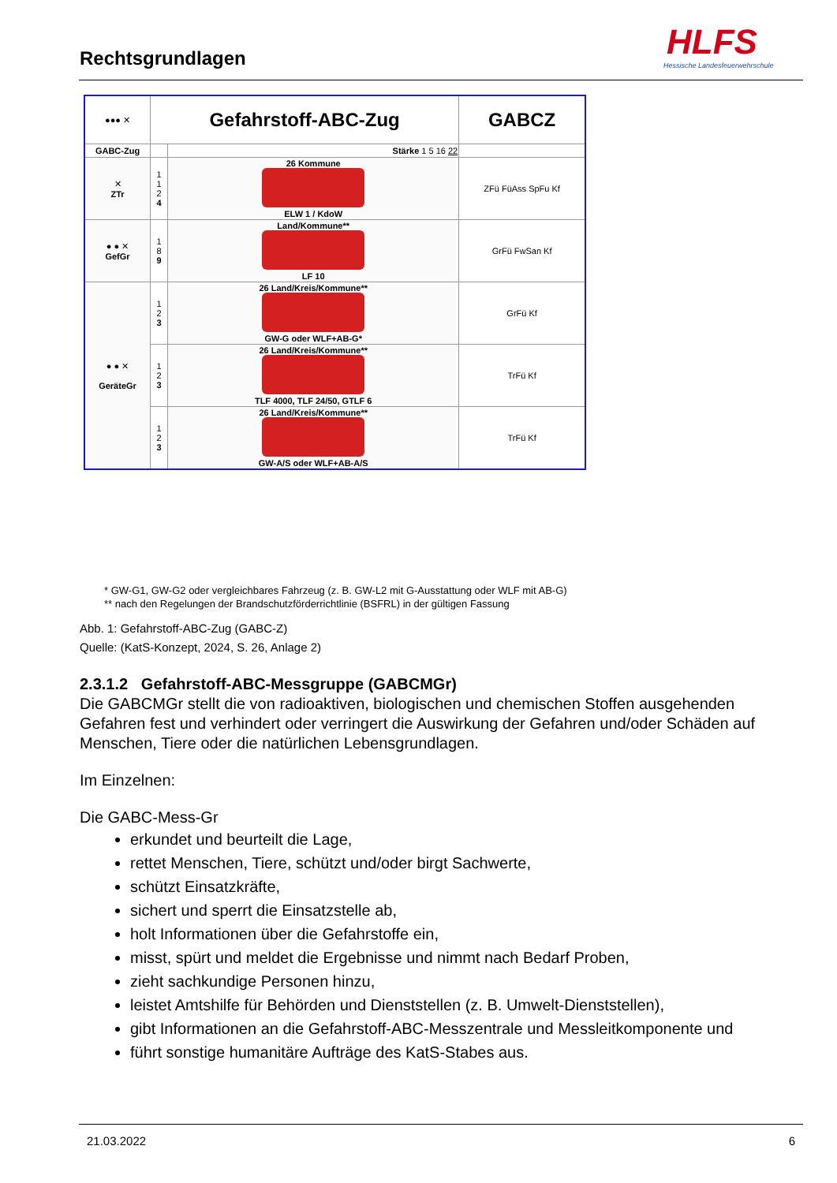Rechtsgrundlagen
HLFS
Hessische Landesfeuerwehrschule
| ●●● ✕ | Gefahrstoff-ABC-Zug | | GABCZ |
| GABC-Zug | | Stärke 1 5 16 22 | |
| ✕ ZTr | 1 1 2 4 | 26 Kommune ELW 1 / KdoW | ZFü FüAss SpFu Kf |
| ● ● ✕ GefGr | 1 8 9 | Land/Kommune** LF 10 | GrFü FwSan Kf |
| ● ● ✕ GeräteGr | 1 2 3 | 26 Land/Kreis/Kommune** GW-G oder WLF+AB-G* | GrFü Kf |
| | 1 2 3 | 26 Land/Kreis/Kommune** TLF 4000, TLF 24/50, GTLF 6 | TrFü Kf |
| | 1 2 3 | 26 Land/Kreis/Kommune** GW-A/S oder WLF+AB-A/S | TrFü Kf |
* GW-G1, GW-G2 oder vergleichbares Fahrzeug (z. B. GW-L2 mit G-Ausstattung oder WLF mit AB-G)
** nach den Regelungen der Brandschutzförderrichtlinie (BSFRL) in der gültigen Fassung
Abb. 1: Gefahrstoff-ABC-Zug (GABC-Z)
Quelle: (KatS-Konzept, 2024, S. 26, Anlage 2)
2.3.1.2 Gefahrstoff-ABC-Messgruppe (GABCMGr)
Die GABCMGr stellt die von radioaktiven, biologischen und chemischen Stoffen ausgehenden Gefahren fest und verhindert oder verringert die Auswirkung der Gefahren und/oder Schäden auf Menschen, Tiere oder die natürlichen Lebensgrundlagen.
Im Einzelnen:
Die GABC-Mess-Gr
erkundet und beurteilt die Lage,
rettet Menschen, Tiere, schützt und/oder birgt Sachwerte,
schützt Einsatzkräfte,
sichert und sperrt die Einsatzstelle ab,
holt Informationen über die Gefahrstoffe ein,
misst, spürt und meldet die Ergebnisse und nimmt nach Bedarf Proben,
zieht sachkundige Personen hinzu,
leistet Amtshilfe für Behörden und Dienststellen (z. B. Umwelt-Dienststellen),
gibt Informationen an die Gefahrstoff-ABC-Messzentrale und Messleitkomponente und
führt sonstige humanitäre Aufträge des KatS-Stabes aus.
21.03.2022 6